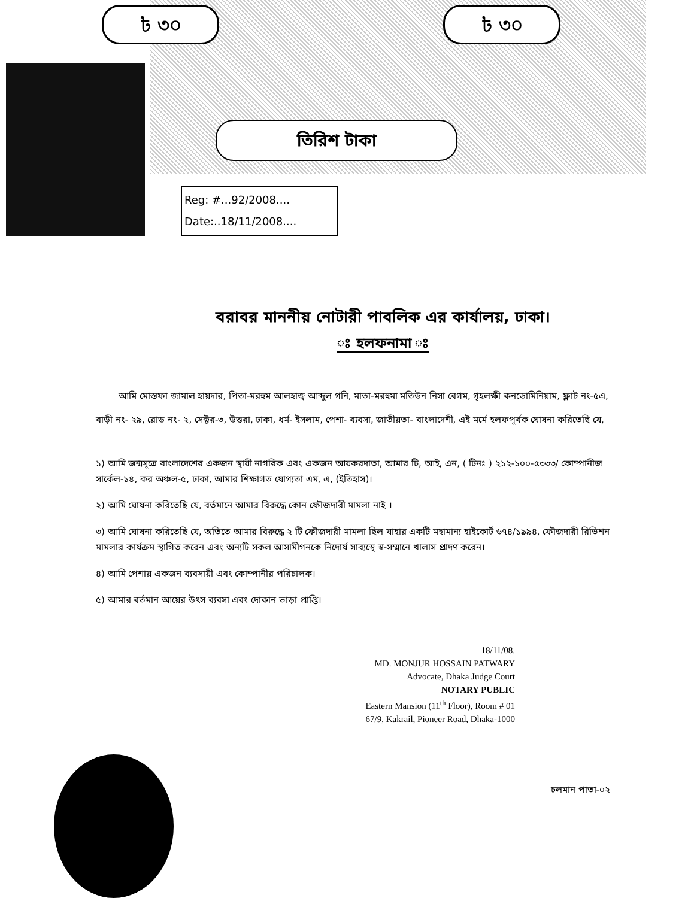৳ ৩০ ৳ ৩০
তিরিশ টাকা
Reg: #...92/2008....
Date:..18/11/2008....
বরাবর মাননীয় নোটারী পাবলিক এর কার্যালয়, ঢাকা।
ঃ হলফনামা ঃ
আমি মোস্তফা জামাল হায়দার, পিতা-মরহুম আলহাজ্ব আব্দুল গনি, মাতা-মরহুমা মতিউন নিসা বেগম, গৃহলক্ষী কনডোমিনিয়াম, ফ্লাট নং-৫এ, বাড়ী নং- ২৯, রোড নং- ২, সেক্টর-৩, উত্তরা, ঢাকা, ধর্ম- ইসলাম, পেশা- ব্যবসা, জাতীয়তা- বাংলাদেশী, এই মর্মে হলফপূর্বক ঘোষনা করিতেছি যে,
১) আমি জন্মসূত্রে বাংলাদেশের একজন স্থায়ী নাগরিক এবং একজন আয়করদাতা, আমার টি, আই, এন, ( টিনঃ ) ২১২-১০০-৫৩৩৩/ কোম্পানীজ সার্কেল-১৪, কর অঞ্চল-৫, ঢাকা, আমার শিক্ষাগত যোগ্যতা এম, এ, (ইতিহাস)।
২) আমি ঘোষনা করিতেছি যে, বর্তমানে আমার বিরুদ্ধে কোন ফৌজদারী মামলা নাই ।
৩) আমি ঘোষনা করিতেছি যে, অতিতে আমার বিরুদ্ধে ২ টি ফৌজদারী মামলা ছিল যাহার একটি মহামান্য হাইকোর্ট ৬৭৪/১৯৯৪, ফৌজদারী রিভিশন মামলার কার্যক্রম স্থাগিত করেন এবং অন্যটি সকল আসামীগনকে নিদোর্ষ সাব্যস্থে স্ব-সম্মানে খালাস প্রাদণ করেন।
৪) আমি পেশায় একজন ব্যবসায়ী এবং কোম্পানীর পরিচালক।
৫) আমার বর্তমান আয়ের উৎস ব্যবসা এবং দোকান ভাড়া প্রাপ্তি।
চলমান পাতা-০২
18/11/08.
MD. MONJUR HOSSAIN PATWARY
Advocate, Dhaka Judge Court
NOTARY PUBLIC
Eastern Mansion (11<sup>th</sup> Floor), Room # 01
67/9, Kakrail, Pioneer Road, Dhaka-1000